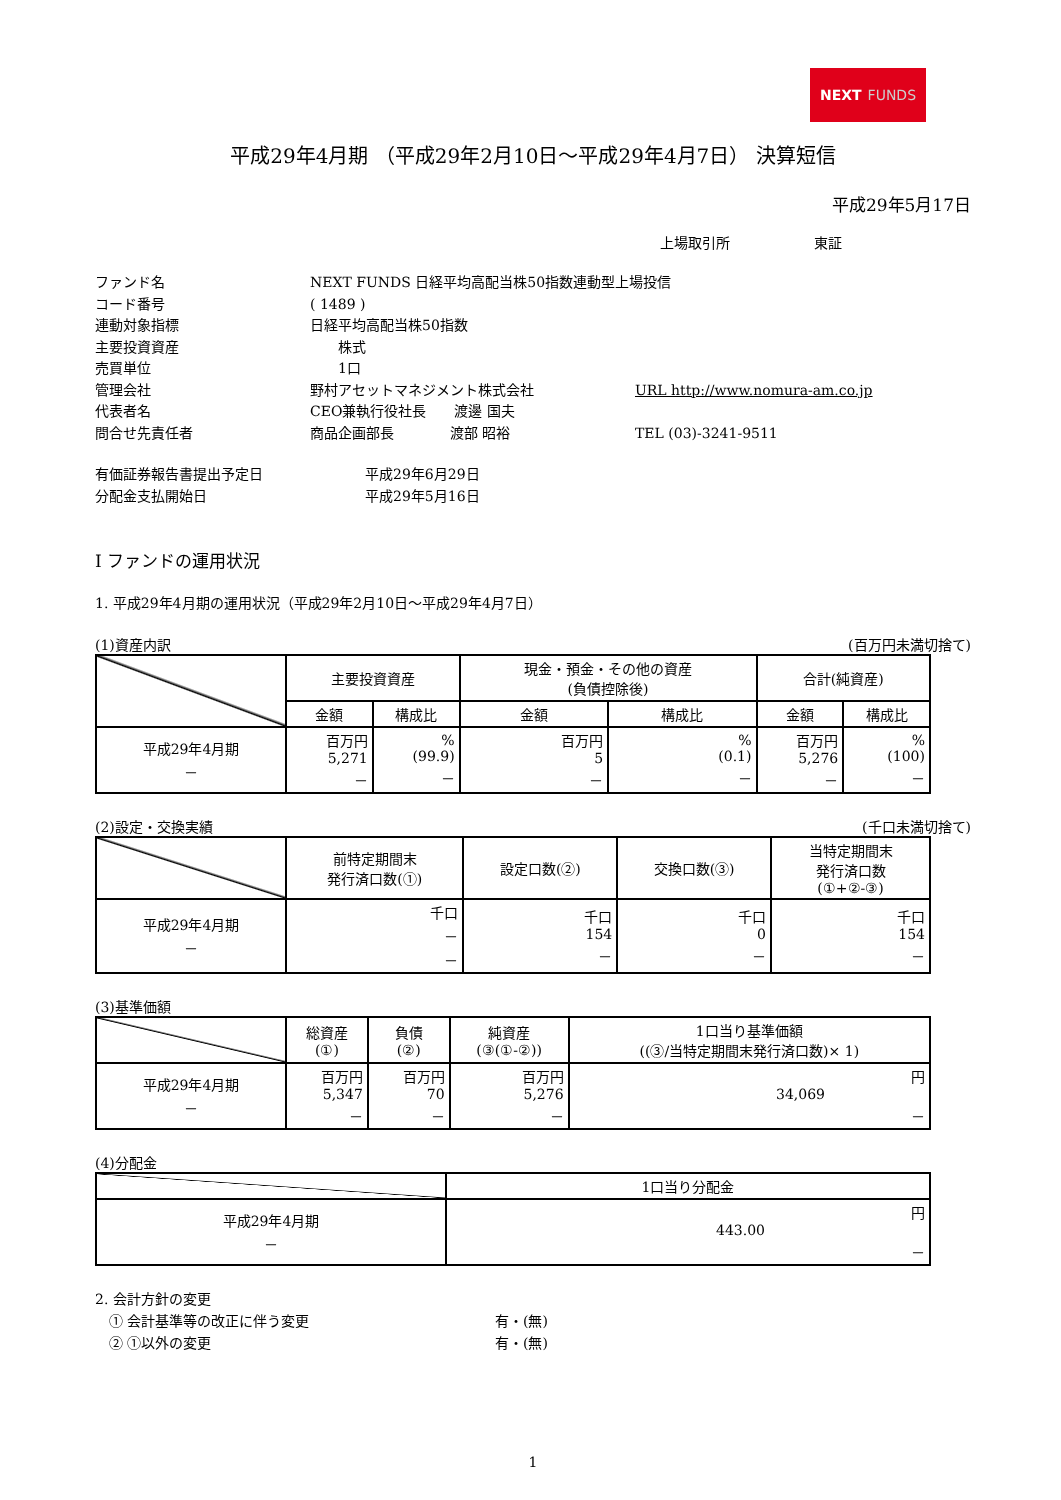NEXT FUNDS
平成29年4月期 （平成29年2月10日～平成29年4月7日） 決算短信
平成29年5月17日
上場取引所　　　　　　東証
ファンド名
NEXT FUNDS 日経平均高配当株50指数連動型上場投信
コード番号
( 1489 )
連動対象指標
日経平均高配当株50指数
主要投資資産
　　株式
売買単位
　　1口
管理会社
野村アセットマネジメント株式会社
URL http://www.nomura-am.co.jp
代表者名
CEO兼執行役社長　　渡邊 国夫
問合せ先責任者
商品企画部長　　　　渡部 昭裕
TEL (03)-3241-9511
有価証券報告書提出予定日
平成29年6月29日
分配金支払開始日
平成29年5月16日
Ⅰ ファンドの運用状況
1. 平成29年4月期の運用状況（平成29年2月10日～平成29年4月7日）
(1)資産内訳 (百万円未満切捨て)
| | 主要投資資産 | | 現金・預金・その他の資産 (負債控除後) | | 合計(純資産) | |
| | 金額 | 構成比 | 金額 | 構成比 | 金額 | 構成比 |
| 平成29年4月期 － | 百万円 5,271 － | % (99.9) － | 百万円 5 － | % (0.1) － | 百万円 5,276 － | % (100) － |
(2)設定・交換実績 (千口未満切捨て)
| | 前特定期間末 発行済口数(①) | 設定口数(②) | 交換口数(③) | 当特定期間末 発行済口数 (①+②-③) |
| 平成29年4月期 － | 千口 － － | 千口 154 － | 千口 0 － | 千口 154 － |
(3)基準価額
| | 総資産 (①) | 負債 (②) | 純資産 (③(①-②)) | 1口当り基準価額 ((③/当特定期間末発行済口数)× 1) |
| 平成29年4月期 － | 百万円 5,347 － | 百万円 70 － | 百万円 5,276 － | 円 34,069 － |
(4)分配金
| | 1口当り分配金 |
| 平成29年4月期 － | 円 443.00 － |
2. 会計方針の変更
　① 会計基準等の改正に伴う変更
有・(無)
　② ①以外の変更
有・(無)
1